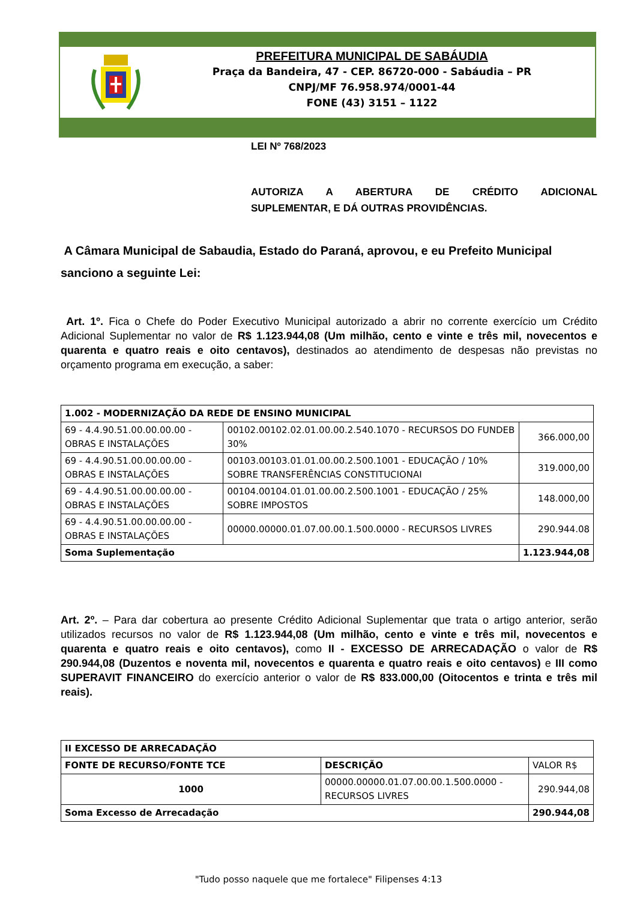PREFEITURA MUNICIPAL DE SABÁUDIA
Praça da Bandeira, 47 - CEP. 86720-000 - Sabáudia – PR
CNPJ/MF 76.958.974/0001-44
FONE (43) 3151 – 1122
LEI Nº 768/2023
AUTORIZA A ABERTURA DE CRÉDITO ADICIONAL
SUPLEMENTAR, E DÁ OUTRAS PROVIDÊNCIAS.
A Câmara Municipal de Sabaudia, Estado do Paraná, aprovou, e eu Prefeito Municipal sanciono a seguinte Lei:
Art. 1º. Fica o Chefe do Poder Executivo Municipal autorizado a abrir no corrente exercício um Crédito Adicional Suplementar no valor de R$ 1.123.944,08 (Um milhão, cento e vinte e três mil, novecentos e quarenta e quatro reais e oito centavos), destinados ao atendimento de despesas não previstas no orçamento programa em execução, a saber:
| 1.002 - MODERNIZAÇÃO DA REDE DE ENSINO MUNICIPAL | | |
| 69 - 4.4.90.51.00.00.00.00 - OBRAS E INSTALAÇÕES | 00102.00102.02.01.00.00.2.540.1070 - RECURSOS DO FUNDEB 30% | 366.000,00 |
| 69 - 4.4.90.51.00.00.00.00 - OBRAS E INSTALAÇÕES | 00103.00103.01.01.00.00.2.500.1001 - EDUCAÇÃO / 10% SOBRE TRANSFERÊNCIAS CONSTITUCIONAI | 319.000,00 |
| 69 - 4.4.90.51.00.00.00.00 - OBRAS E INSTALAÇÕES | 00104.00104.01.01.00.00.2.500.1001 - EDUCAÇÃO / 25% SOBRE IMPOSTOS | 148.000,00 |
| 69 - 4.4.90.51.00.00.00.00 - OBRAS E INSTALAÇÕES | 00000.00000.01.07.00.00.1.500.0000 - RECURSOS LIVRES | 290.944.08 |
| Soma Suplementação | | 1.123.944,08 |
Art. 2º. – Para dar cobertura ao presente Crédito Adicional Suplementar que trata o artigo anterior, serão utilizados recursos no valor de R$ 1.123.944,08 (Um milhão, cento e vinte e três mil, novecentos e quarenta e quatro reais e oito centavos), como II - EXCESSO DE ARRECADAÇÃO o valor de R$ 290.944,08 (Duzentos e noventa mil, novecentos e quarenta e quatro reais e oito centavos) e III como SUPERAVIT FINANCEIRO do exercício anterior o valor de R$ 833.000,00 (Oitocentos e trinta e três mil reais).
| II EXCESSO DE ARRECADAÇÃO | | |
| FONTE DE RECURSO/FONTE TCE | DESCRIÇÃO | VALOR R$ |
| 1000 | 00000.00000.01.07.00.00.1.500.0000 - RECURSOS LIVRES | 290.944,08 |
| Soma Excesso de Arrecadação | | 290.944,08 |
"Tudo posso naquele que me fortalece" Filipenses 4:13